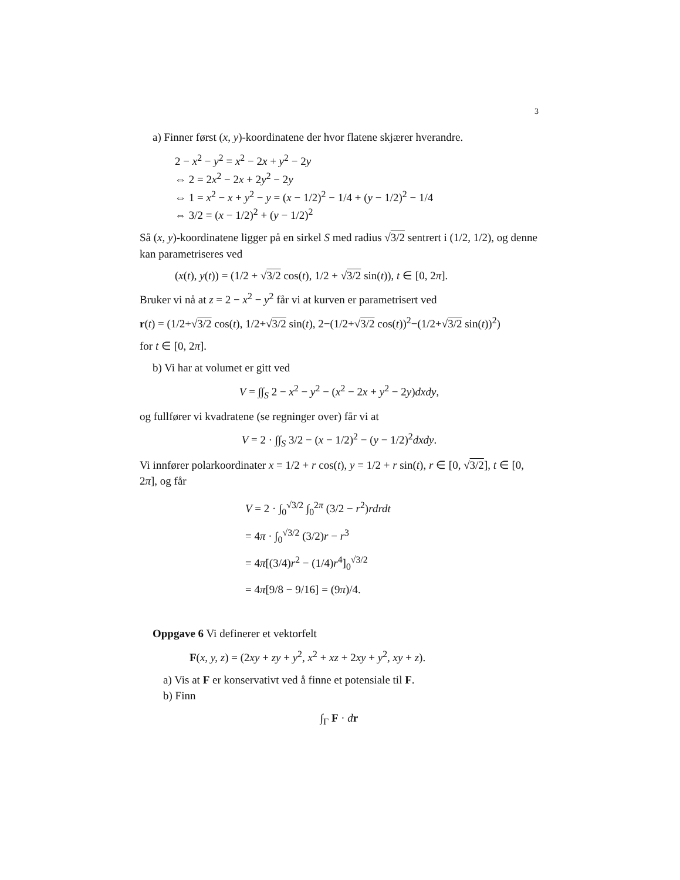3
a) Finner først (x, y)-koordinatene der hvor flatene skjærer hverandre.
2 − x<sup>2</sup> − y<sup>2</sup> = x<sup>2</sup> − 2x + y<sup>2</sup> − 2y
⇔ 2 = 2x<sup>2</sup> − 2x + 2y<sup>2</sup> − 2y
⇔ 1 = x<sup>2</sup> − x + y<sup>2</sup> − y = (x − 1/2)<sup>2</sup> − 1/4 + (y − 1/2)<sup>2</sup> − 1/4
⇔ 3/2 = (x − 1/2)<sup>2</sup> + (y − 1/2)<sup>2</sup>
Så (x, y)-koordinatene ligger på en sirkel S med radius √3/2 sentrert i (1/2, 1/2), og denne kan parametriseres ved
(x(t), y(t)) = (1/2 + √3/2 cos(t), 1/2 + √3/2 sin(t)), t ∈ [0, 2π].
Bruker vi nå at z = 2 − x<sup>2</sup> − y<sup>2</sup> får vi at kurven er parametrisert ved
r(t) = (1/2+√3/2 cos(t), 1/2+√3/2 sin(t), 2−(1/2+√3/2 cos(t))<sup>2</sup>−(1/2+√3/2 sin(t))<sup>2</sup>)
for t ∈ [0, 2π].
b) Vi har at volumet er gitt ved
V = ∫∫<sub>S</sub> 2 − x<sup>2</sup> − y<sup>2</sup> − (x<sup>2</sup> − 2x + y<sup>2</sup> − 2y)dxdy,
og fullfører vi kvadratene (se regninger over) får vi at
V = 2 · ∫∫<sub>S</sub> 3/2 − (x − 1/2)<sup>2</sup> − (y − 1/2)<sup>2</sup>dxdy.
Vi innfører polarkoordinater x = 1/2 + r cos(t), y = 1/2 + r sin(t), r ∈ [0, √3/2], t ∈ [0, 2π], og får
V = 2 · ∫<sub>0</sub><sup>√3/2</sup> ∫<sub>0</sub><sup>2π</sup> (3/2 − r<sup>2</sup>)rdrdt
= 4π · ∫<sub>0</sub><sup>√3/2</sup> (3/2)r − r<sup>3</sup>
= 4π[(3/4)r<sup>2</sup> − (1/4)r<sup>4</sup>]<sub>0</sub><sup>√3/2</sup>
= 4π[9/8 − 9/16] = (9π)/4.
Oppgave 6 Vi definerer et vektorfelt
F(x, y, z) = (2xy + zy + y<sup>2</sup>, x<sup>2</sup> + xz + 2xy + y<sup>2</sup>, xy + z).
a) Vis at F er konservativt ved å finne et potensiale til F.
b) Finn
∫<sub>Γ</sub> F · dr